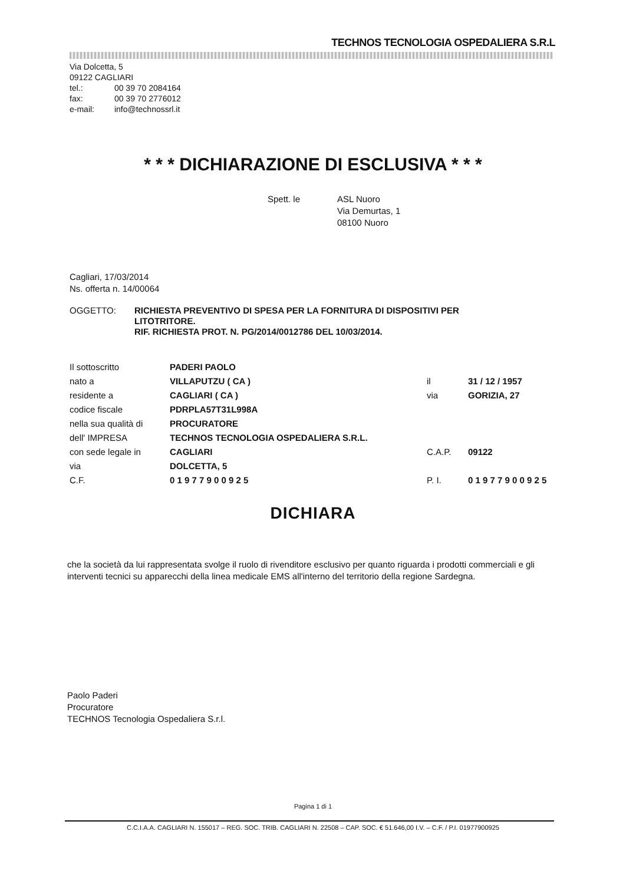TECHNOS TECNOLOGIA OSPEDALIERA S.R.L
Via Dolcetta, 5
09122 CAGLIARI
tel.: 00 39 70 2084164
fax: 00 39 70 2776012
e-mail: info@technossrl.it
* * * DICHIARAZIONE DI ESCLUSIVA * * *
Spett. le ASL Nuoro
Via Demurtas, 1
08100 Nuoro
Cagliari, 17/03/2014
Ns. offerta n. 14/00064
OGGETTO: RICHIESTA PREVENTIVO DI SPESA PER LA FORNITURA DI DISPOSITIVI PER LITOTRITORE.
RIF. RICHIESTA PROT. N. PG/2014/0012786 DEL 10/03/2014.
| Il sottoscritto | PADERI PAOLO | | |
| nato a | VILLAPUTZU ( CA ) | il | 31 / 12 / 1957 |
| residente a | CAGLIARI ( CA ) | via | GORIZIA, 27 |
| codice fiscale | PDRPLA57T31L998A | | |
| nella sua qualità di | PROCURATORE | | |
| dell' IMPRESA | TECHNOS TECNOLOGIA OSPEDALIERA S.R.L. | | |
| con sede legale in | CAGLIARI | C.A.P. | 09122 |
| via | DOLCETTA, 5 | | |
| C.F. | 0 1 9 7 7 9 0 0 9 2 5 | P. I. | 0 1 9 7 7 9 0 0 9 2 5 |
DICHIARA
che la società da lui rappresentata svolge il ruolo di rivenditore esclusivo per quanto riguarda i prodotti commerciali e gli interventi tecnici su apparecchi della linea medicale EMS all'interno del territorio della regione Sardegna.
Paolo Paderi
Procuratore
TECHNOS Tecnologia Ospedaliera S.r.l.
Pagina 1 di 1
C.C.I.A.A. CAGLIARI N. 155017 – REG. SOC. TRIB. CAGLIARI N. 22508 – CAP. SOC. € 51.646,00 I.V. – C.F. / P.I. 01977900925